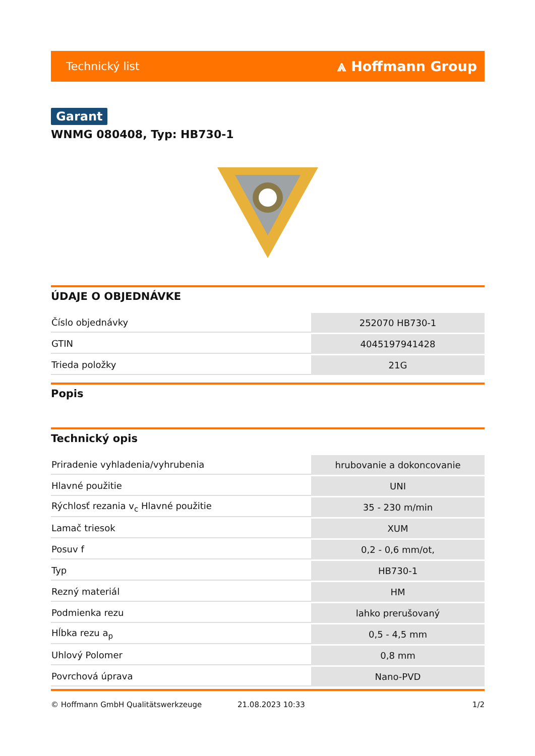Technický list ⩓ Hoffmann Group
Garant
WNMG 080408, Typ: HB730-1
ÚDAJE O OBJEDNÁVKE
| Číslo objednávky | 252070 HB730-1 |
| GTIN | 4045197941428 |
| Trieda položky | 21G |
Popis
Technický opis
| Priradenie vyhladenia/vyhrubenia | hrubovanie a dokoncovanie |
| Hlavné použitie | UNI |
| Rýchlosť rezania v<sub>c</sub> Hlavné použitie | 35 - 230 m/min |
| Lamač triesok | XUM |
| Posuv f | 0,2 - 0,6 mm/ot, |
| Typ | HB730-1 |
| Rezný materiál | HM |
| Podmienka rezu | lahko prerušovaný |
| Hĺbka rezu a<sub>p</sub> | 0,5 - 4,5 mm |
| Uhlový Polomer | 0,8 mm |
| Povrchová úprava | Nano-PVD |
© Hoffmann GmbH Qualitätswerkzeuge 21.08.2023 10:33 1/2